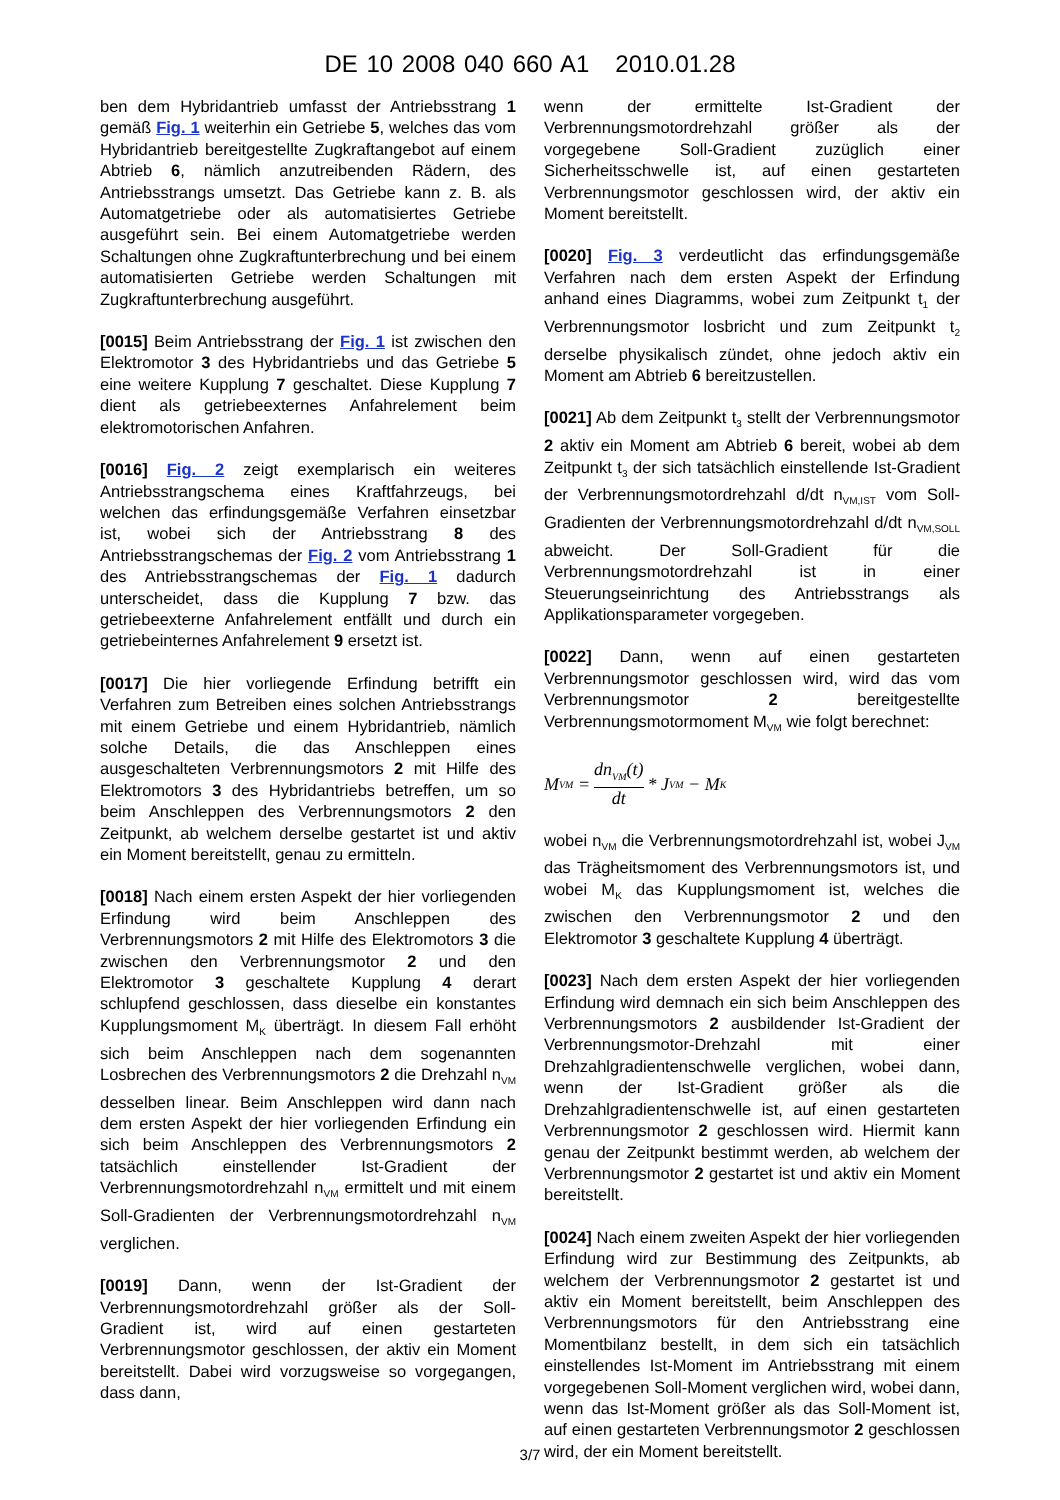DE 10 2008 040 660 A1 2010.01.28
ben dem Hybridantrieb umfasst der Antriebsstrang 1 gemäß Fig. 1 weiterhin ein Getriebe 5, welches das vom Hybridantrieb bereitgestellte Zugkraftangebot auf einem Abtrieb 6, nämlich anzutreibenden Rädern, des Antriebsstrangs umsetzt. Das Getriebe kann z. B. als Automatgetriebe oder als automatisiertes Getriebe ausgeführt sein. Bei einem Automatgetriebe werden Schaltungen ohne Zugkraftunterbrechung und bei einem automatisierten Getriebe werden Schaltungen mit Zugkraftunterbrechung ausgeführt.
[0015] Beim Antriebsstrang der Fig. 1 ist zwischen den Elektromotor 3 des Hybridantriebs und das Getriebe 5 eine weitere Kupplung 7 geschaltet. Diese Kupplung 7 dient als getriebeexternes Anfahrelement beim elektromotorischen Anfahren.
[0016] Fig. 2 zeigt exemplarisch ein weiteres Antriebsstrangschema eines Kraftfahrzeugs, bei welchen das erfindungsgemäße Verfahren einsetzbar ist, wobei sich der Antriebsstrang 8 des Antriebsstrangschemas der Fig. 2 vom Antriebsstrang 1 des Antriebsstrangschemas der Fig. 1 dadurch unterscheidet, dass die Kupplung 7 bzw. das getriebeexterne Anfahrelement entfällt und durch ein getriebeinternes Anfahrelement 9 ersetzt ist.
[0017] Die hier vorliegende Erfindung betrifft ein Verfahren zum Betreiben eines solchen Antriebsstrangs mit einem Getriebe und einem Hybridantrieb, nämlich solche Details, die das Anschleppen eines ausgeschalteten Verbrennungsmotors 2 mit Hilfe des Elektromotors 3 des Hybridantriebs betreffen, um so beim Anschleppen des Verbrennungsmotors 2 den Zeitpunkt, ab welchem derselbe gestartet ist und aktiv ein Moment bereitstellt, genau zu ermitteln.
[0018] Nach einem ersten Aspekt der hier vorliegenden Erfindung wird beim Anschleppen des Verbrennungsmotors 2 mit Hilfe des Elektromotors 3 die zwischen den Verbrennungsmotor 2 und den Elektromotor 3 geschaltete Kupplung 4 derart schlupfend geschlossen, dass dieselbe ein konstantes Kupplungsmoment M<sub>K</sub> überträgt. In diesem Fall erhöht sich beim Anschleppen nach dem sogenannten Losbrechen des Verbrennungsmotors 2 die Drehzahl n<sub>VM</sub> desselben linear. Beim Anschleppen wird dann nach dem ersten Aspekt der hier vorliegenden Erfindung ein sich beim Anschleppen des Verbrennungsmotors 2 tatsächlich einstellender Ist-Gradient der Verbrennungsmotordrehzahl n<sub>VM</sub> ermittelt und mit einem Soll-Gradienten der Verbrennungsmotordrehzahl n<sub>VM</sub> verglichen.
[0019] Dann, wenn der Ist-Gradient der Verbrennungsmotordrehzahl größer als der Soll-Gradient ist, wird auf einen gestarteten Verbrennungsmotor geschlossen, der aktiv ein Moment bereitstellt. Dabei wird vorzugsweise so vorgegangen, dass dann,
wenn der ermittelte Ist-Gradient der Verbrennungsmotordrehzahl größer als der vorgegebene Soll-Gradient zuzüglich einer Sicherheitsschwelle ist, auf einen gestarteten Verbrennungsmotor geschlossen wird, der aktiv ein Moment bereitstellt.
[0020] Fig. 3 verdeutlicht das erfindungsgemäße Verfahren nach dem ersten Aspekt der Erfindung anhand eines Diagramms, wobei zum Zeitpunkt t<sub>1</sub> der Verbrennungsmotor losbricht und zum Zeitpunkt t<sub>2</sub> derselbe physikalisch zündet, ohne jedoch aktiv ein Moment am Abtrieb 6 bereitzustellen.
[0021] Ab dem Zeitpunkt t<sub>3</sub> stellt der Verbrennungsmotor 2 aktiv ein Moment am Abtrieb 6 bereit, wobei ab dem Zeitpunkt t<sub>3</sub> der sich tatsächlich einstellende Ist-Gradient der Verbrennungsmotordrehzahl d/dt n<sub>VM,IST</sub> vom Soll-Gradienten der Verbrennungsmotordrehzahl d/dt n<sub>VM,SOLL</sub> abweicht. Der Soll-Gradient für die Verbrennungsmotordrehzahl ist in einer Steuerungseinrichtung des Antriebsstrangs als Applikationsparameter vorgegeben.
[0022] Dann, wenn auf einen gestarteten Verbrennungsmotor geschlossen wird, wird das vom Verbrennungsmotor 2 bereitgestellte Verbrennungsmotormoment M<sub>VM</sub> wie folgt berechnet:
M<sub>VM</sub> = dn<sub>VM</sub>(t) dt * J<sub>VM</sub> − M<sub>K</sub>
wobei n<sub>VM</sub> die Verbrennungsmotordrehzahl ist, wobei J<sub>VM</sub> das Trägheitsmoment des Verbrennungsmotors ist, und wobei M<sub>K</sub> das Kupplungsmoment ist, welches die zwischen den Verbrennungsmotor 2 und den Elektromotor 3 geschaltete Kupplung 4 überträgt.
[0023] Nach dem ersten Aspekt der hier vorliegenden Erfindung wird demnach ein sich beim Anschleppen des Verbrennungsmotors 2 ausbildender Ist-Gradient der Verbrennungsmotor-Drehzahl mit einer Drehzahlgradientenschwelle verglichen, wobei dann, wenn der Ist-Gradient größer als die Drehzahlgradientenschwelle ist, auf einen gestarteten Verbrennungsmotor 2 geschlossen wird. Hiermit kann genau der Zeitpunkt bestimmt werden, ab welchem der Verbrennungsmotor 2 gestartet ist und aktiv ein Moment bereitstellt.
[0024] Nach einem zweiten Aspekt der hier vorliegenden Erfindung wird zur Bestimmung des Zeitpunkts, ab welchem der Verbrennungsmotor 2 gestartet ist und aktiv ein Moment bereitstellt, beim Anschleppen des Verbrennungsmotors für den Antriebsstrang eine Momentbilanz bestellt, in dem sich ein tatsächlich einstellendes Ist-Moment im Antriebsstrang mit einem vorgegebenen Soll-Moment verglichen wird, wobei dann, wenn das Ist-Moment größer als das Soll-Moment ist, auf einen gestarteten Verbrennungsmotor 2 geschlossen wird, der ein Moment bereitstellt.
3/7